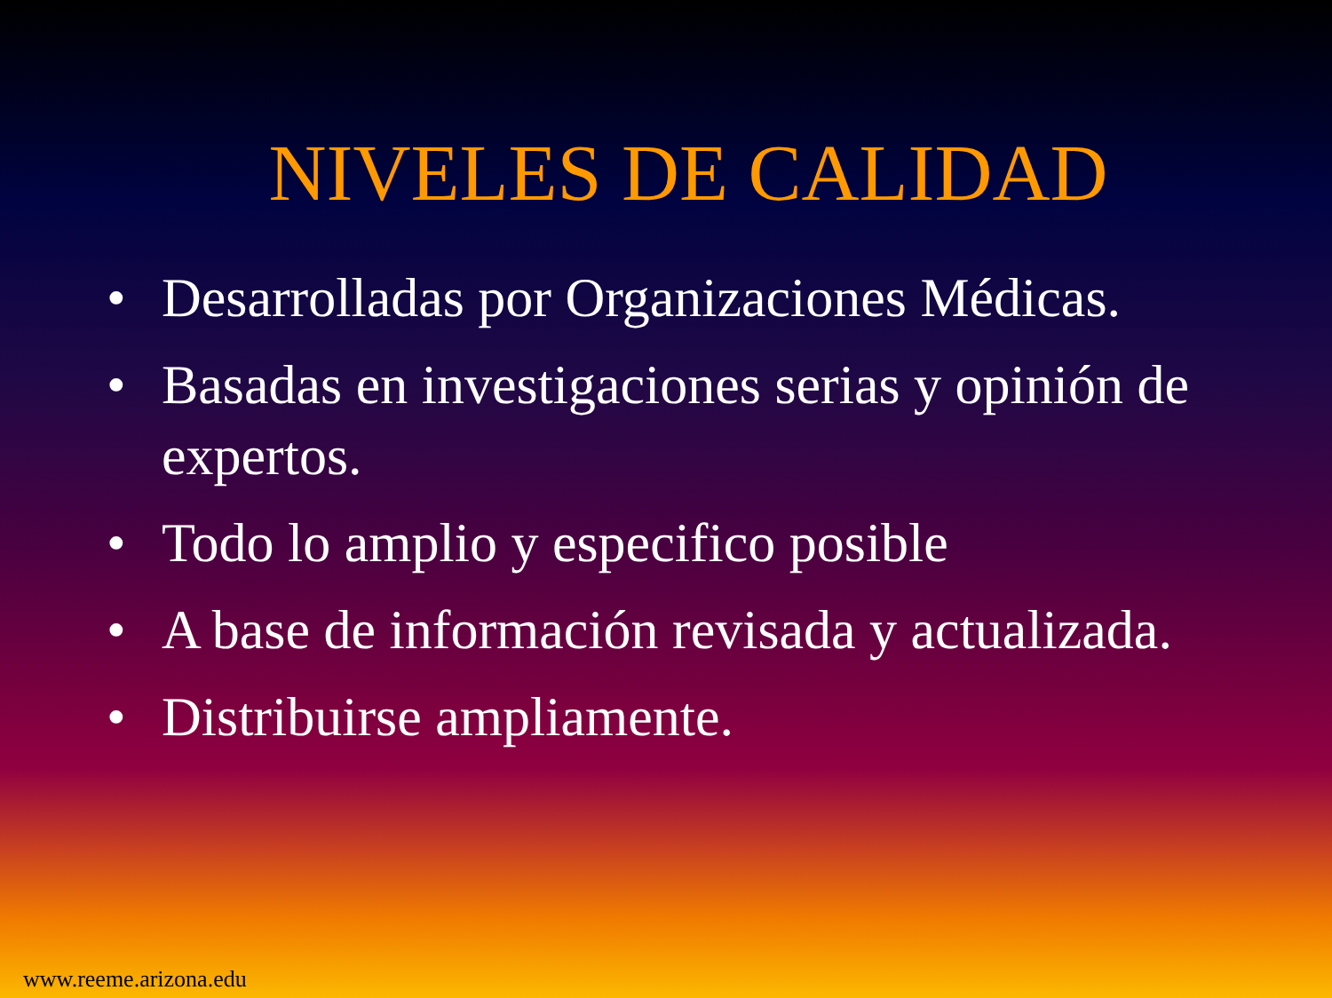NIVELES DE CALIDAD
• Desarrolladas por Organizaciones Médicas.
• Basadas en investigaciones serias y opinión de expertos.
• Todo lo amplio y especifico posible
• A base de información revisada y actualizada.
• Distribuirse ampliamente.
www.reeme.arizona.edu